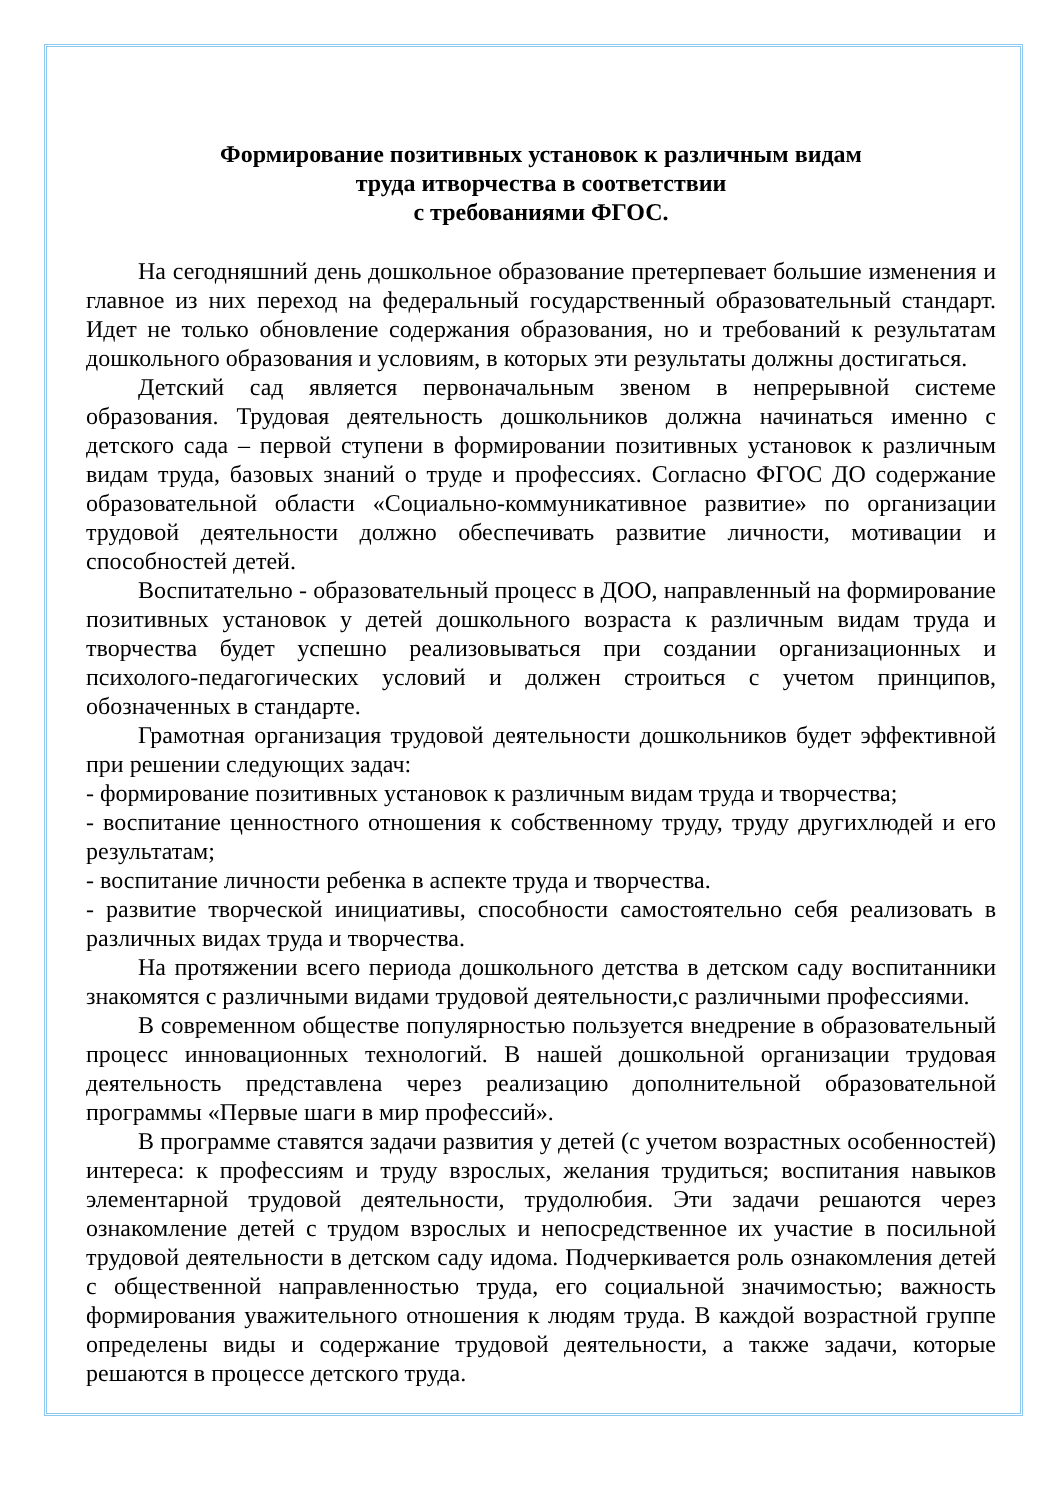Формирование позитивных установок к различным видам
труда итворчества в соответствии
с требованиями ФГОС.
На сегодняшний день дошкольное образование претерпевает большие изменения и главное из них переход на федеральный государственный образовательный стандарт. Идет не только обновление содержания образования, но и требований к результатам дошкольного образования и условиям, в которых эти результаты должны достигаться.
Детский сад является первоначальным звеном в непрерывной системе образования. Трудовая деятельность дошкольников должна начинаться именно с детского сада – первой ступени в формировании позитивных установок к различным видам труда, базовых знаний о труде и профессиях. Согласно ФГОС ДО содержание образовательной области «Социально-коммуникативное развитие» по организации трудовой деятельности должно обеспечивать развитие личности, мотивации и способностей детей.
Воспитательно - образовательный процесс в ДОО, направленный на формирование позитивных установок у детей дошкольного возраста к различным видам труда и творчества будет успешно реализовываться при создании организационных и психолого-педагогических условий и должен строиться с учетом принципов, обозначенных в стандарте.
Грамотная организация трудовой деятельности дошкольников будет эффективной при решении следующих задач:
- формирование позитивных установок к различным видам труда и творчества;
- воспитание ценностного отношения к собственному труду, труду другихлюдей и его результатам;
- воспитание личности ребенка в аспекте труда и творчества.
- развитие творческой инициативы, способности самостоятельно себя реализовать в различных видах труда и творчества.
На протяжении всего периода дошкольного детства в детском саду воспитанники знакомятся с различными видами трудовой деятельности,с различными профессиями.
В современном обществе популярностью пользуется внедрение в образовательный процесс инновационных технологий. В нашей дошкольной организации трудовая деятельность представлена через реализацию дополнительной образовательной программы «Первые шаги в мир профессий».
В программе ставятся задачи развития у детей (с учетом возрастных особенностей) интереса: к профессиям и труду взрослых, желания трудиться; воспитания навыков элементарной трудовой деятельности, трудолюбия. Эти задачи решаются через ознакомление детей с трудом взрослых и непосредственное их участие в посильной трудовой деятельности в детском саду идома. Подчеркивается роль ознакомления детей с общественной направленностью труда, его социальной значимостью; важность формирования уважительного отношения к людям труда. В каждой возрастной группе определены виды и содержание трудовой деятельности, а также задачи, которые решаются в процессе детского труда.